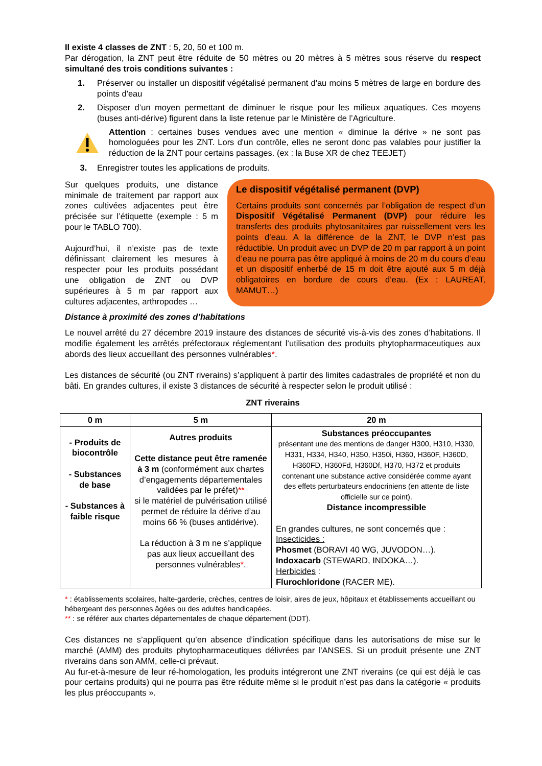Il existe 4 classes de ZNT : 5, 20, 50 et 100 m.
Par dérogation, la ZNT peut être réduite de 50 mètres ou 20 mètres à 5 mètres sous réserve du respect simultané des trois conditions suivantes :
1. Préserver ou installer un dispositif végétalisé permanent d'au moins 5 mètres de large en bordure des points d'eau
2. Disposer d’un moyen permettant de diminuer le risque pour les milieux aquatiques. Ces moyens (buses anti-dérive) figurent dans la liste retenue par le Ministère de l’Agriculture.
Attention : certaines buses vendues avec une mention « diminue la dérive » ne sont pas homologuées pour les ZNT. Lors d'un contrôle, elles ne seront donc pas valables pour justifier la réduction de la ZNT pour certains passages. (ex : la Buse XR de chez TEEJET)
3. Enregistrer toutes les applications de produits.
Sur quelques produits, une distance minimale de traitement par rapport aux zones cultivées adjacentes peut être précisée sur l’étiquette (exemple : 5 m pour le TABLO 700).
Aujourd’hui, il n’existe pas de texte définissant clairement les mesures à respecter pour les produits possédant une obligation de ZNT ou DVP supérieures à 5 m par rapport aux cultures adjacentes, arthropodes …
Le dispositif végétalisé permanent (DVP)
Certains produits sont concernés par l’obligation de respect d’un Dispositif Végétalisé Permanent (DVP) pour réduire les transferts des produits phytosanitaires par ruissellement vers les points d’eau. A la différence de la ZNT, le DVP n’est pas réductible. Un produit avec un DVP de 20 m par rapport à un point d’eau ne pourra pas être appliqué à moins de 20 m du cours d’eau et un dispositif enherbé de 15 m doit être ajouté aux 5 m déjà obligatoires en bordure de cours d’eau. (Ex : LAUREAT, MAMUT…)
Distance à proximité des zones d’habitations
Le nouvel arrêté du 27 décembre 2019 instaure des distances de sécurité vis-à-vis des zones d’habitations. Il modifie également les arrêtés préfectoraux réglementant l’utilisation des produits phytopharmaceutiques aux abords des lieux accueillant des personnes vulnérables*.
Les distances de sécurité (ou ZNT riverains) s’appliquent à partir des limites cadastrales de propriété et non du bâti. En grandes cultures, il existe 3 distances de sécurité à respecter selon le produit utilisé :
ZNT riverains
| 0 m | 5 m | 20 m |
| --- | --- | --- |
| - Produits de biocontrôle - Substances de base - Substances à faible risque | Autres produits Cette distance peut être ramenée à 3 m (conformément aux chartes d’engagements départementales validées par le préfet) ** si le matériel de pulvérisation utilisé permet de réduire la dérive d’au moins 66 % (buses antidérive). La réduction à 3 m ne s’applique pas aux lieux accueillant des personnes vulnérables * . | Substances préoccupantes présentant une des mentions de danger H300, H310, H330, H331, H334, H340, H350, H350i, H360, H360F, H360D, H360FD, H360Fd, H360Df, H370, H372 et produits contenant une substance active considérée comme ayant des effets perturbateurs endocriniens (en attente de liste officielle sur ce point). Distance incompressible En grandes cultures, ne sont concernés que : Insecticides : Phosmet (BORAVI 40 WG, JUVODON…). Indoxacarb (STEWARD, INDOKA…). Herbicides : Flurochloridone (RACER ME). |
* : établissements scolaires, halte-garderie, crèches, centres de loisir, aires de jeux, hôpitaux et établissements accueillant ou hébergeant des personnes âgées ou des adultes handicapées.
** : se référer aux chartes départementales de chaque département (DDT).
Ces distances ne s’appliquent qu’en absence d’indication spécifique dans les autorisations de mise sur le marché (AMM) des produits phytopharmaceutiques délivrées par l’ANSES. Si un produit présente une ZNT riverains dans son AMM, celle-ci prévaut.
Au fur-et-à-mesure de leur ré-homologation, les produits intégreront une ZNT riverains (ce qui est déjà le cas pour certains produits) qui ne pourra pas être réduite même si le produit n’est pas dans la catégorie « produits les plus préoccupants ».